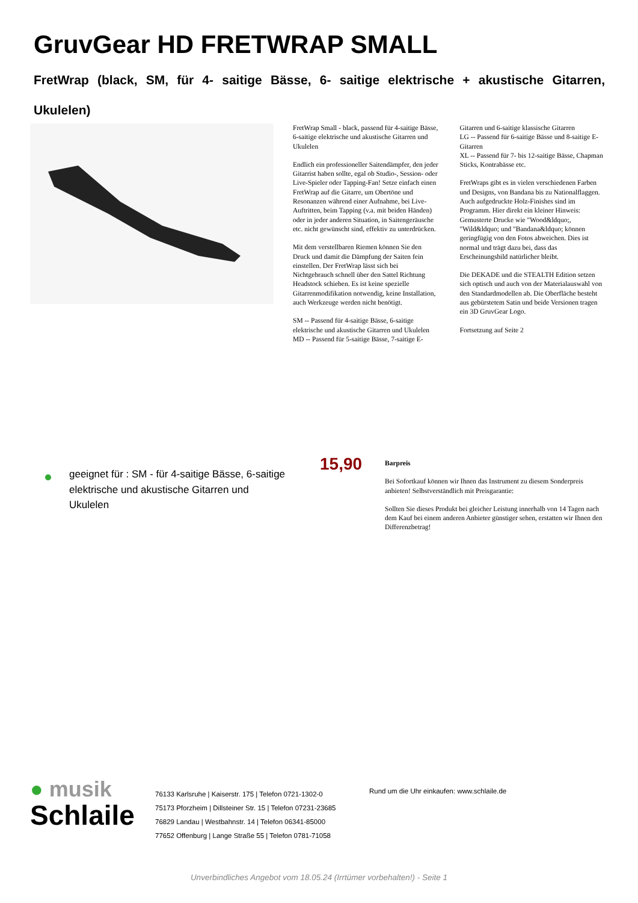GruvGear HD FRETWRAP SMALL
FretWrap (black, SM, für 4- saitige Bässe, 6- saitige elektrische + akustische Gitarren, Ukulelen)
FretWrap Small - black, passend für 4-saitige Bässe, 6-saitige elektrische und akustische Gitarren und Ukulelen
Endlich ein professioneller Saitendämpfer, den jeder Gitarrist haben sollte, egal ob Studio-, Session- oder Live-Spieler oder Tapping-Fan! Setze einfach einen FretWrap auf die Gitarre, um Obertöne und Resonanzen während einer Aufnahme, bei Live-Auftritten, beim Tapping (v.a. mit beiden Händen) oder in jeder anderen Situation, in Saitengeräusche etc. nicht gewünscht sind, effektiv zu unterdrücken.
Mit dem verstellbaren Riemen können Sie den Druck und damit die Dämpfung der Saiten fein einstellen. Der FretWrap lässt sich bei Nichtgebrauch schnell über den Sattel Richtung Headstock schieben. Es ist keine spezielle Gitarrenmodifikation notwendig, keine Installation, auch Werkzeuge werden nicht benötigt.
SM -- Passend für 4-saitige Bässe, 6-saitige elektrische und akustische Gitarren und Ukulelen
MD -- Passend für 5-saitige Bässe, 7-saitige E-Gitarren und 6-saitige klassische Gitarren
LG -- Passend für 6-saitige Bässe und 8-saitige E-Gitarren
XL -- Passend für 7- bis 12-saitige Bässe, Chapman Sticks, Kontrabässe etc.
FretWraps gibt es in vielen verschiedenen Farben und Designs, von Bandana bis zu Nationalflaggen. Auch aufgedruckte Holz-Finishes sind im Programm. Hier direkt ein kleiner Hinweis: Gemusterte Drucke wie "Wood&ldquo;, "Wild&ldquo; und "Bandana&ldquo; können geringfügig von den Fotos abweichen. Dies ist normal und trägt dazu bei, dass das Erscheinungsbild natürlicher bleibt.
Die DEKADE und die STEALTH Edition setzen sich optisch und auch von der Materialauswahl von den Standardmodellen ab. Die Oberfläche besteht aus gebürstetem Satin und beide Versionen tragen ein 3D GruvGear Logo.
Fortsetzung auf Seite 2
geeignet für : SM - für 4-saitige Bässe, 6-saitige elektrische und akustische Gitarren und Ukulelen
15,90
Barpreis
Bei Sofortkauf können wir Ihnen das Instrument zu diesem Sonderpreis anbieten! Selbstverständlich mit Preisgarantie:
Sollten Sie dieses Produkt bei gleicher Leistung innerhalb von 14 Tagen nach dem Kauf bei einem anderen Anbieter günstiger sehen, erstatten wir Ihnen den Differenzbetrag!
● musik
Schlaile
76133 Karlsruhe | Kaiserstr. 175 | Telefon 0721-1302-0
75173 Pforzheim | Dillsteiner Str. 15 | Telefon 07231-23685
76829 Landau | Westbahnstr. 14 | Telefon 06341-85000
77652 Offenburg | Lange Straße 55 | Telefon 0781-71058
Rund um die Uhr einkaufen: www.schlaile.de
Unverbindliches Angebot vom 18.05.24 (Irrtümer vorbehalten!) - Seite 1